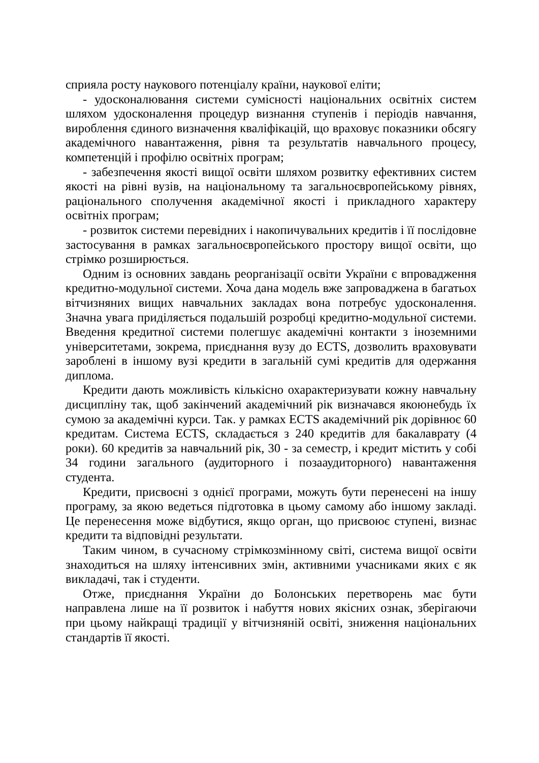сприяла росту наукового потенціалу країни, наукової еліти;
- удосконалювання системи сумісності національних освітніх систем шляхом удосконалення процедур визнання ступенів і періодів навчання, вироблення єдиного визначення кваліфікацій, що враховує показники обсягу академічного навантаження, рівня та результатів навчального процесу, компетенцій і профілю освітніх програм;
- забезпечення якості вищої освіти шляхом розвитку ефективних систем якості на рівні вузів, на національному та загальноєвропейському рівнях, раціонального сполучення академічної якості і прикладного характеру освітніх програм;
- розвиток системи перевідних і накопичувальних кредитів і її послідовне застосування в рамках загальноєвропейського простору вищої освіти, що стрімко розширюється.
Одним із основних завдань реорганізації освіти України є впровадження кредитно-модульної системи. Хоча дана модель вже запроваджена в багатьох вітчизняних вищих навчальних закладах вона потребує удосконалення. Значна увага приділяється подальшій розробці кредитно-модульної системи. Введення кредитної системи полегшує академічні контакти з іноземними університетами, зокрема, приєднання вузу до ECTS, дозволить враховувати зароблені в іншому вузі кредити в загальній сумі кредитів для одержання диплома.
Кредити дають можливість кількісно охарактеризувати кожну навчальну дисципліну так, щоб закінчений академічний рік визначався якоюнебудь їх сумою за академічні курси. Так. у рамках ECTS академічний рік дорівнює 60 кредитам. Система ECTS, складається з 240 кредитів для бакалаврату (4 роки). 60 кредитів за навчальний рік, 30 - за семестр, і кредит містить у собі 34 години загального (аудиторного і позааудиторного) навантаження студента.
Кредити, присвоєні з однієї програми, можуть бути перенесені на іншу програму, за якою ведеться підготовка в цьому самому або іншому закладі. Це перенесення може відбутися, якщо орган, що присвоює ступені, визнає кредити та відповідні результати.
Таким чином, в сучасному стрімкозмінному світі, система вищої освіти знаходиться на шляху інтенсивних змін, активними учасниками яких є як викладачі, так і студенти.
Отже, приєднання України до Болонських перетворень має бути направлена лише на її розвиток і набуття нових якісних ознак, зберігаючи при цьому найкращі традиції у вітчизняній освіті, зниження національних стандартів її якості.